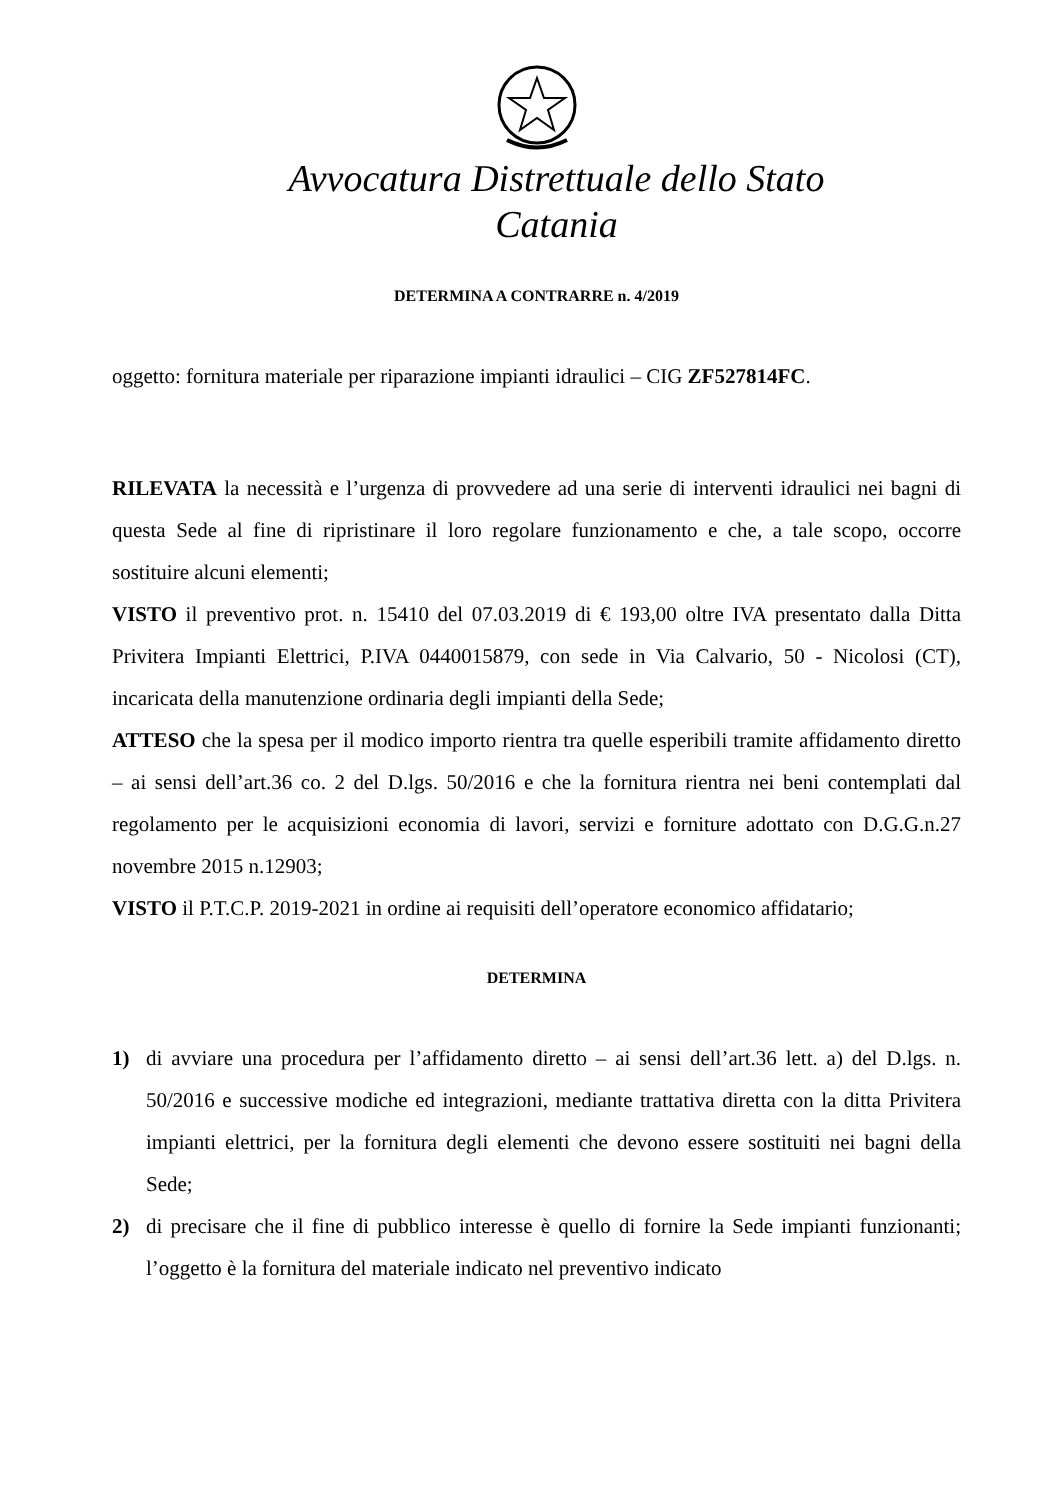Avvocatura Distrettuale dello Stato
Catania
DETERMINA A CONTRARRE n. 4/2019
oggetto: fornitura materiale per riparazione impianti idraulici – CIG ZF527814FC.
RILEVATA la necessità e l’urgenza di provvedere ad una serie di interventi idraulici nei bagni di questa Sede al fine di ripristinare il loro regolare funzionamento e che, a tale scopo, occorre sostituire alcuni elementi;
VISTO il preventivo prot. n. 15410 del 07.03.2019 di € 193,00 oltre IVA presentato dalla Ditta Privitera Impianti Elettrici, P.IVA 0440015879, con sede in Via Calvario, 50 - Nicolosi (CT), incaricata della manutenzione ordinaria degli impianti della Sede;
ATTESO che la spesa per il modico importo rientra tra quelle esperibili tramite affidamento diretto – ai sensi dell’art.36 co. 2 del D.lgs. 50/2016 e che la fornitura rientra nei beni contemplati dal regolamento per le acquisizioni economia di lavori, servizi e forniture adottato con D.G.G.n.27 novembre 2015 n.12903;
VISTO il P.T.C.P. 2019-2021 in ordine ai requisiti dell’operatore economico affidatario;
DETERMINA
1) di avviare una procedura per l’affidamento diretto – ai sensi dell’art.36 lett. a) del D.lgs. n. 50/2016 e successive modiche ed integrazioni, mediante trattativa diretta con la ditta Privitera impianti elettrici, per la fornitura degli elementi che devono essere sostituiti nei bagni della Sede;
2) di precisare che il fine di pubblico interesse è quello di fornire la Sede impianti funzionanti; l’oggetto è la fornitura del materiale indicato nel preventivo indicato